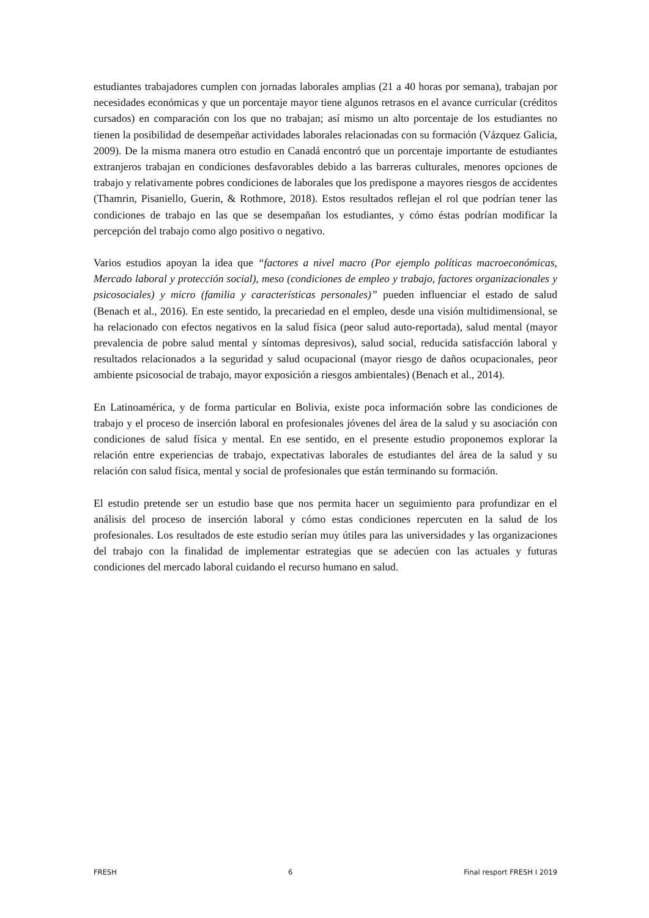estudiantes trabajadores cumplen con jornadas laborales amplias (21 a 40 horas por semana), trabajan por necesidades económicas y que un porcentaje mayor tiene algunos retrasos en el avance curricular (créditos cursados) en comparación con los que no trabajan; así mismo un alto porcentaje de los estudiantes no tienen la posibilidad de desempeñar actividades laborales relacionadas con su formación (Vázquez Galicia, 2009). De la misma manera otro estudio en Canadá encontró que un porcentaje importante de estudiantes extranjeros trabajan en condiciones desfavorables debido a las barreras culturales, menores opciones de trabajo y relativamente pobres condiciones de laborales que los predispone a mayores riesgos de accidentes (Thamrin, Pisaniello, Guerin, & Rothmore, 2018). Estos resultados reflejan el rol que podrían tener las condiciones de trabajo en las que se desempañan los estudiantes, y cómo éstas podrían modificar la percepción del trabajo como algo positivo o negativo.
Varios estudios apoyan la idea que “factores a nivel macro (Por ejemplo políticas macroeconómicas, Mercado laboral y protección social), meso (condiciones de empleo y trabajo, factores organizacionales y psicosociales) y micro (familia y características personales)” pueden influenciar el estado de salud (Benach et al., 2016). En este sentido, la precariedad en el empleo, desde una visión multidimensional, se ha relacionado con efectos negativos en la salud física (peor salud auto-reportada), salud mental (mayor prevalencia de pobre salud mental y síntomas depresivos), salud social, reducida satisfacción laboral y resultados relacionados a la seguridad y salud ocupacional (mayor riesgo de daños ocupacionales, peor ambiente psicosocial de trabajo, mayor exposición a riesgos ambientales) (Benach et al., 2014).
En Latinoamérica, y de forma particular en Bolivia, existe poca información sobre las condiciones de trabajo y el proceso de inserción laboral en profesionales jóvenes del área de la salud y su asociación con condiciones de salud física y mental. En ese sentido, en el presente estudio proponemos explorar la relación entre experiencias de trabajo, expectativas laborales de estudiantes del área de la salud y su relación con salud física, mental y social de profesionales que están terminando su formación.
El estudio pretende ser un estudio base que nos permita hacer un seguimiento para profundizar en el análisis del proceso de inserción laboral y cómo estas condiciones repercuten en la salud de los profesionales. Los resultados de este estudio serían muy útiles para las universidades y las organizaciones del trabajo con la finalidad de implementar estrategias que se adecúen con las actuales y futuras condiciones del mercado laboral cuidando el recurso humano en salud.
FRESH 6 Final resport FRESH I 2019